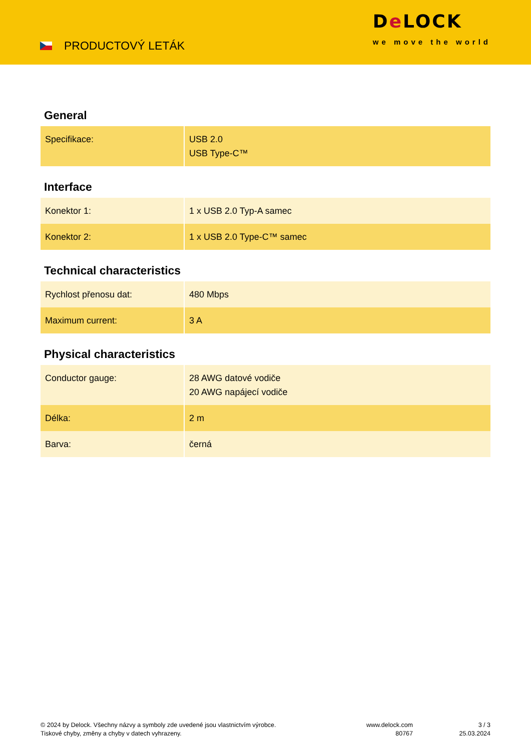PRODUCTOVÝ LETÁK
De LOCK
we move the world
General
| Specifikace: | USB 2.0 USB Type-C™ |
Interface
| Konektor 1: | 1 x USB 2.0 Typ-A samec |
| Konektor 2: | 1 x USB 2.0 Type-C™ samec |
Technical characteristics
| Rychlost přenosu dat: | 480 Mbps |
| Maximum current: | 3 A |
Physical characteristics
| Conductor gauge: | 28 AWG datové vodiče 20 AWG napájecí vodiče |
| Délka: | 2 m |
| Barva: | černá |
© 2024 by Delock. Všechny názvy a symboly zde uvedené jsou vlastnictvím výrobce.
Tiskové chyby, změny a chyby v datech vyhrazeny.
www.delock.com
80767
3 / 3
25.03.2024